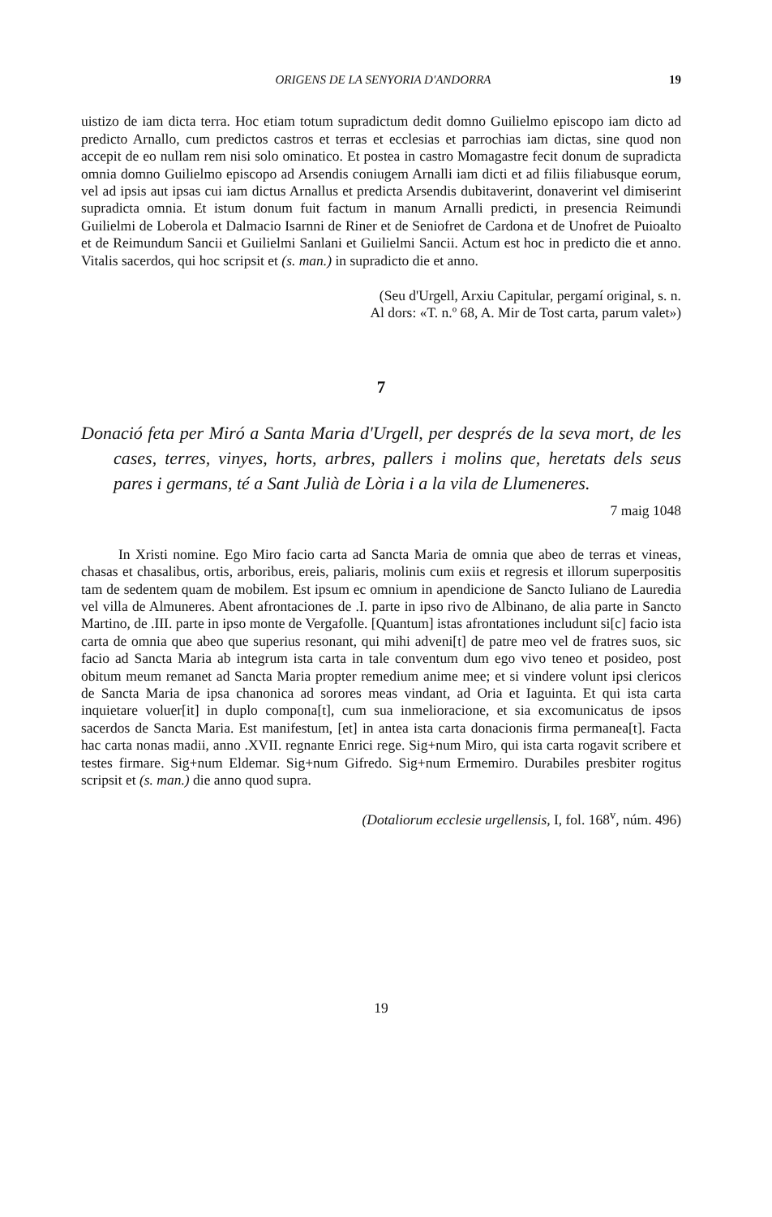ORIGENS DE LA SENYORIA D'ANDORRA 19
uistizo de iam dicta terra. Hoc etiam totum supradictum dedit domno Guilielmo episcopo iam dicto ad predicto Arnallo, cum predictos castros et terras et ecclesias et parrochias iam dictas, sine quod non accepit de eo nullam rem nisi solo ominatico. Et postea in castro Momagastre fecit donum de supradicta omnia domno Guilielmo episcopo ad Arsendis coniugem Arnalli iam dicti et ad filiis filiabusque eorum, vel ad ipsis aut ipsas cui iam dictus Arnallus et predicta Arsendis dubitaverint, donaverint vel dimiserint supradicta omnia. Et istum donum fuit factum in manum Arnalli predicti, in presencia Reimundi Guilielmi de Loberola et Dalmacio Isarnni de Riner et de Seniofret de Cardona et de Unofret de Puioalto et de Reimundum Sancii et Guilielmi Sanlani et Guilielmi Sancii. Actum est hoc in predicto die et anno. Vitalis sacerdos, qui hoc scripsit et (s. man.) in supradicto die et anno.
(Seu d'Urgell, Arxiu Capitular, pergamí original, s. n.
Al dors: «T. n.º 68, A. Mir de Tost carta, parum valet»)
7
Donació feta per Miró a Santa Maria d'Urgell, per després de la seva mort, de les cases, terres, vinyes, horts, arbres, pallers i molins que, heretats dels seus pares i germans, té a Sant Julià de Lòria i a la vila de Llumeneres.
7 maig 1048
In Xristi nomine. Ego Miro facio carta ad Sancta Maria de omnia que abeo de terras et vineas, chasas et chasalibus, ortis, arboribus, ereis, paliaris, molinis cum exiis et regresis et illorum superpositis tam de sedentem quam de mobilem. Est ipsum ec omnium in apendicione de Sancto Iuliano de Lauredia vel villa de Almuneres. Abent afrontaciones de .I. parte in ipso rivo de Albinano, de alia parte in Sancto Martino, de .III. parte in ipso monte de Vergafolle. [Quantum] istas afrontationes includunt si[c] facio ista carta de omnia que abeo que superius resonant, qui mihi adveni[t] de patre meo vel de fratres suos, sic facio ad Sancta Maria ab integrum ista carta in tale conventum dum ego vivo teneo et posideo, post obitum meum remanet ad Sancta Maria propter remedium anime mee; et si vindere volunt ipsi clericos de Sancta Maria de ipsa chanonica ad sorores meas vindant, ad Oria et Iaguinta. Et qui ista carta inquietare voluer[it] in duplo compona[t], cum sua inmelioracione, et sia excomunicatus de ipsos sacerdos de Sancta Maria. Est manifestum, [et] in antea ista carta donacionis firma permanea[t]. Facta hac carta nonas madii, anno .XVII. regnante Enrici rege. Sig+num Miro, qui ista carta rogavit scribere et testes firmare. Sig+num Eldemar. Sig+num Gifredo. Sig+num Ermemiro. Durabiles presbiter rogitus scripsit et (s. man.) die anno quod supra.
(Dotaliorum ecclesie urgellensis, I, fol. 168<sup>v</sup>, núm. 496)
19